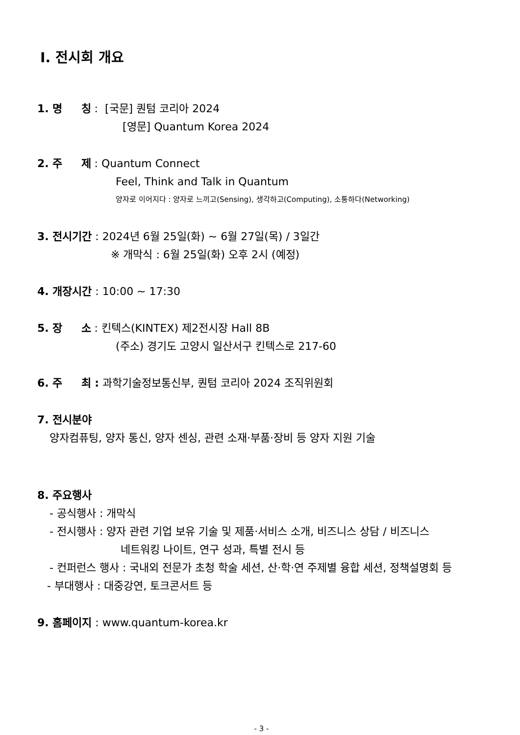Ⅰ. 전시회 개요
1. 명 칭 : [국문] 퀀텀 코리아 2024
[영문] Quantum Korea 2024
2. 주 제 : Quantum Connect
Feel, Think and Talk in Quantum
양자로 이어지다 : 양자로 느끼고(Sensing), 생각하고(Computing), 소통하다(Networking)
3. 전시기간 : 2024년 6월 25일(화) ~ 6월 27일(목) / 3일간
※ 개막식 : 6월 25일(화) 오후 2시 (예정)
4. 개장시간 : 10:00 ~ 17:30
5. 장 소 : 킨텍스(KINTEX) 제2전시장 Hall 8B
(주소) 경기도 고양시 일산서구 킨텍스로 217-60
6. 주 최 : 과학기술정보통신부, 퀀텀 코리아 2024 조직위원회
7. 전시분야
양자컴퓨팅, 양자 통신, 양자 센싱, 관련 소재·부품·장비 등 양자 지원 기술
8. 주요행사
- 공식행사 : 개막식
- 전시행사 : 양자 관련 기업 보유 기술 및 제품·서비스 소개, 비즈니스 상담 / 비즈니스
네트워킹 나이트, 연구 성과, 특별 전시 등
- 컨퍼런스 행사 : 국내외 전문가 초청 학술 세션, 산·학·연 주제별 융합 세션, 정책설명회 등
- 부대행사 : 대중강연, 토크콘서트 등
9. 홈페이지 : www.quantum-korea.kr
- 3 -